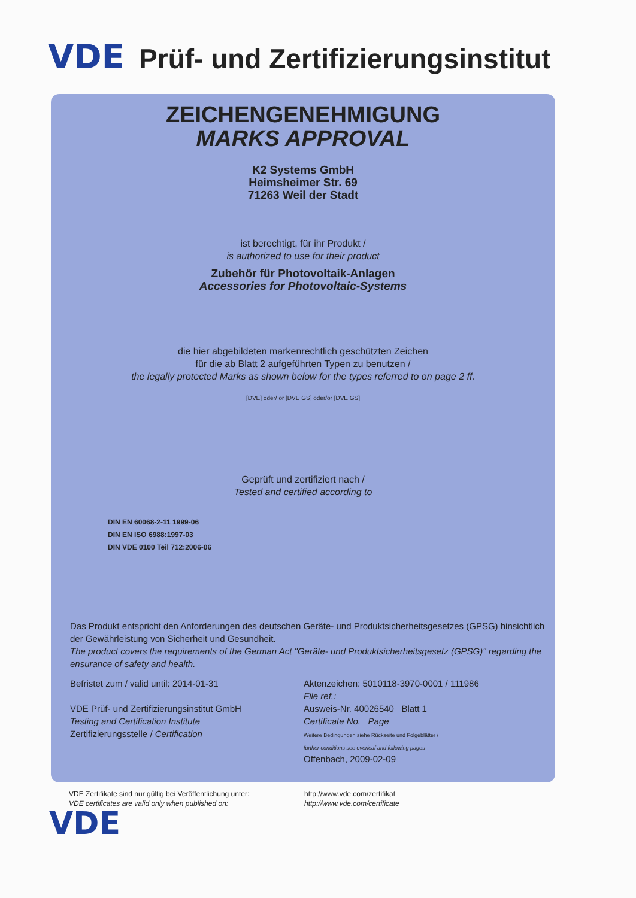VDE Prüf- und Zertifizierungsinstitut
ZEICHENGENEHMIGUNG
MARKS APPROVAL
K2 Systems GmbH
Heimsheimer Str. 69
71263 Weil der Stadt
ist berechtigt, für ihr Produkt /
is authorized to use for their product
Zubehör für Photovoltaik-Anlagen
Accessories for Photovoltaic-Systems
die hier abgebildeten markenrechtlich geschützten Zeichen
für die ab Blatt 2 aufgeführten Typen zu benutzen /
the legally protected Marks as shown below for the types referred to on page 2 ff.
[DVE] oder/ or [DVE GS] oder/or [DVE GS]
Geprüft und zertifiziert nach /
Tested and certified according to
DIN EN 60068-2-11 1999-06
DIN EN ISO 6988:1997-03
DIN VDE 0100 Teil 712:2006-06
Das Produkt entspricht den Anforderungen des deutschen Geräte- und Produktsicherheitsgesetzes (GPSG) hinsichtlich der Gewährleistung von Sicherheit und Gesundheit.
The product covers the requirements of the German Act "Geräte- und Produktsicherheitsgesetz (GPSG)" regarding the ensurance of safety and health.
Befristet zum / valid until: 2014-01-31
VDE Prüf- und Zertifizierungsinstitut GmbH
Testing and Certification Institute
Zertifizierungsstelle / Certification
Aktenzeichen: 5010118-3970-0001 / 111986
File ref.:
Ausweis-Nr. 40026540 Blatt 1
Certificate No. Page
Weitere Bedingungen siehe Rückseite und Folgeblätter /
further conditions see overleaf and following pages
Offenbach, 2009-02-09
VDE Zertifikate sind nur gültig bei Veröffentlichung unter:
VDE certificates are valid only when published on:
http://www.vde.com/zertifikat
http://www.vde.com/certificate
VDE